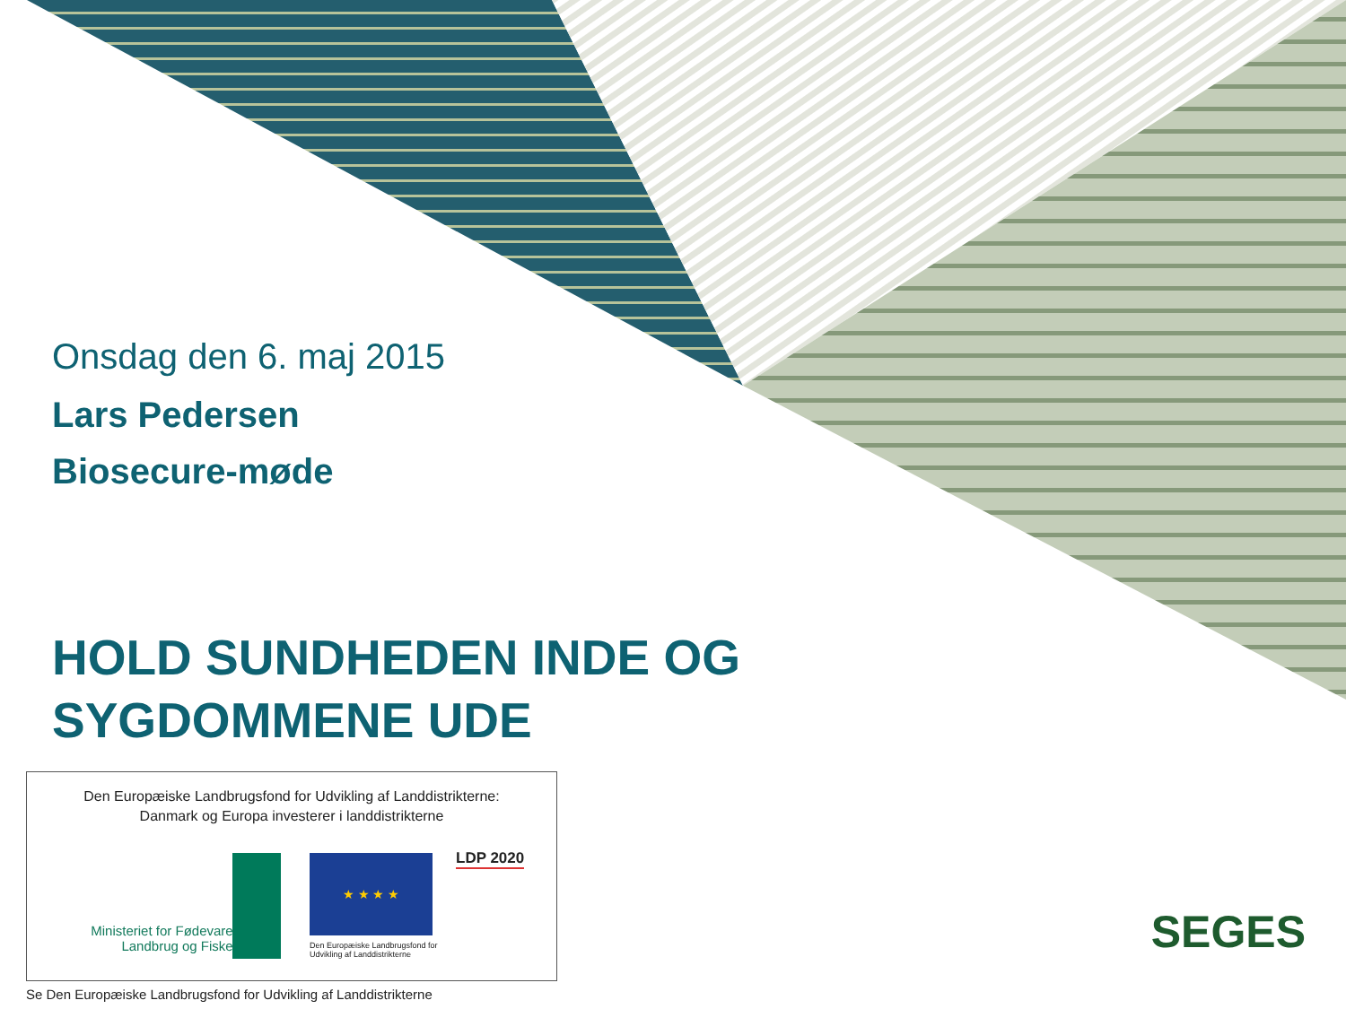Onsdag den 6. maj 2015
Lars Pedersen
Biosecure-møde
HOLD SUNDHEDEN INDE OG
SYGDOMMENE UDE
Den Europæiske Landbrugsfond for Udvikling af Landdistrikterne:
Danmark og Europa investerer i landdistrikterne
Ministeriet for Fødevarer,
Landbrug og Fiskeri
★ ★ ★ ★
Den Europæiske Landbrugsfond for Udvikling af Landdistrikterne
LDP 2020
SEGES
Se Den Europæiske Landbrugsfond for Udvikling af Landdistrikterne